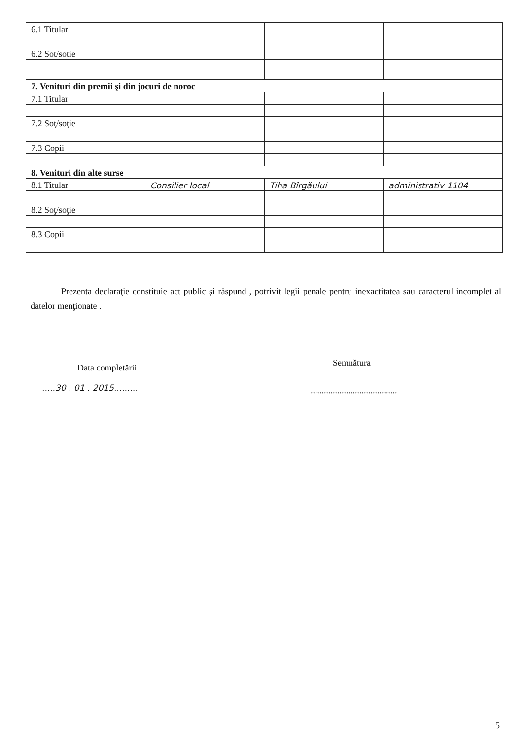| 6.1 Titular | | | |
| 6.2 Sot/sotie | | | |
| 7. Venituri din premii şi din jocuri de noroc | | | |
| 7.1 Titular | | | |
| 7.2 Soţ/soţie | | | |
| 7.3 Copii | | | |
| 8. Venituri din alte surse | | | |
| 8.1 Titular | Consilier local | Tiha Bîrgăului | administrativ 1104 |
| 8.2 Soţ/soţie | | | |
| 8.3 Copii | | | |
Prezenta declaraţie constituie act public şi răspund , potrivit legii penale pentru inexactitatea sau caracterul incomplet al datelor menţionate .
Data completării
.....30 . 01 . 2015.........
Semnătura
.......................................
5